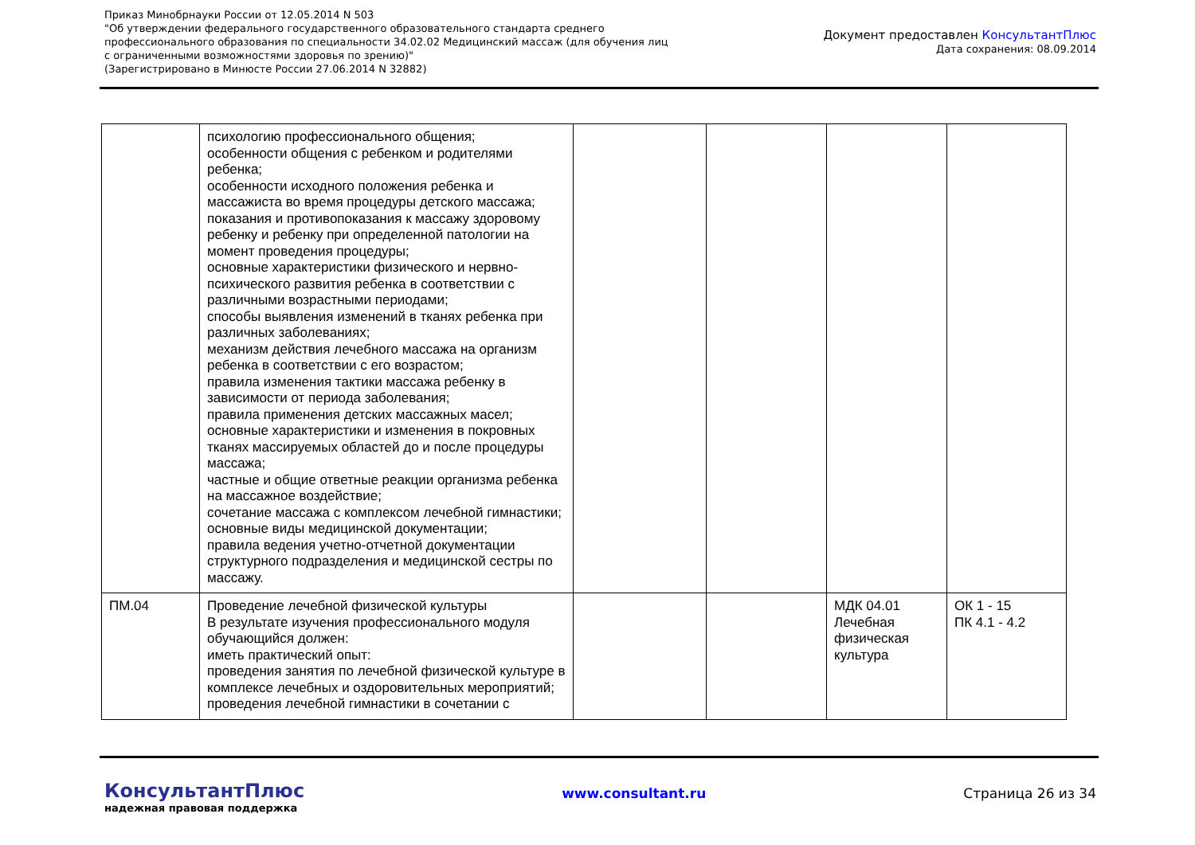Приказ Минобрнауки России от 12.05.2014 N 503
"Об утверждении федерального государственного образовательного стандарта среднего
профессионального образования по специальности 34.02.02 Медицинский массаж (для обучения лиц
с ограниченными возможностями здоровья по зрению)"
(Зарегистрировано в Минюсте России 27.06.2014 N 32882)
Документ предоставлен КонсультантПлюс
Дата сохранения: 08.09.2014
| | психологию профессионального общения; особенности общения с ребенком и родителями ребенка; особенности исходного положения ребенка и массажиста во время процедуры детского массажа; показания и противопоказания к массажу здоровому ребенку и ребенку при определенной патологии на момент проведения процедуры; основные характеристики физического и нервно-психического развития ребенка в соответствии с различными возрастными периодами; способы выявления изменений в тканях ребенка при различных заболеваниях; механизм действия лечебного массажа на организм ребенка в соответствии с его возрастом; правила изменения тактики массажа ребенку в зависимости от периода заболевания; правила применения детских массажных масел; основные характеристики и изменения в покровных тканях массируемых областей до и после процедуры массажа; частные и общие ответные реакции организма ребенка на массажное воздействие; сочетание массажа с комплексом лечебной гимнастики; основные виды медицинской документации; правила ведения учетно-отчетной документации структурного подразделения и медицинской сестры по массажу. | | | | |
| ПМ.04 | Проведение лечебной физической культуры В результате изучения профессионального модуля обучающийся должен: иметь практический опыт: проведения занятия по лечебной физической культуре в комплексе лечебных и оздоровительных мероприятий; проведения лечебной гимнастики в сочетании с | | | МДК 04.01 Лечебная физическая культура | ОК 1 - 15 ПК 4.1 - 4.2 |
КонсультантПлюс
надежная правовая поддержка
www.consultant.ru Страница 26 из 34